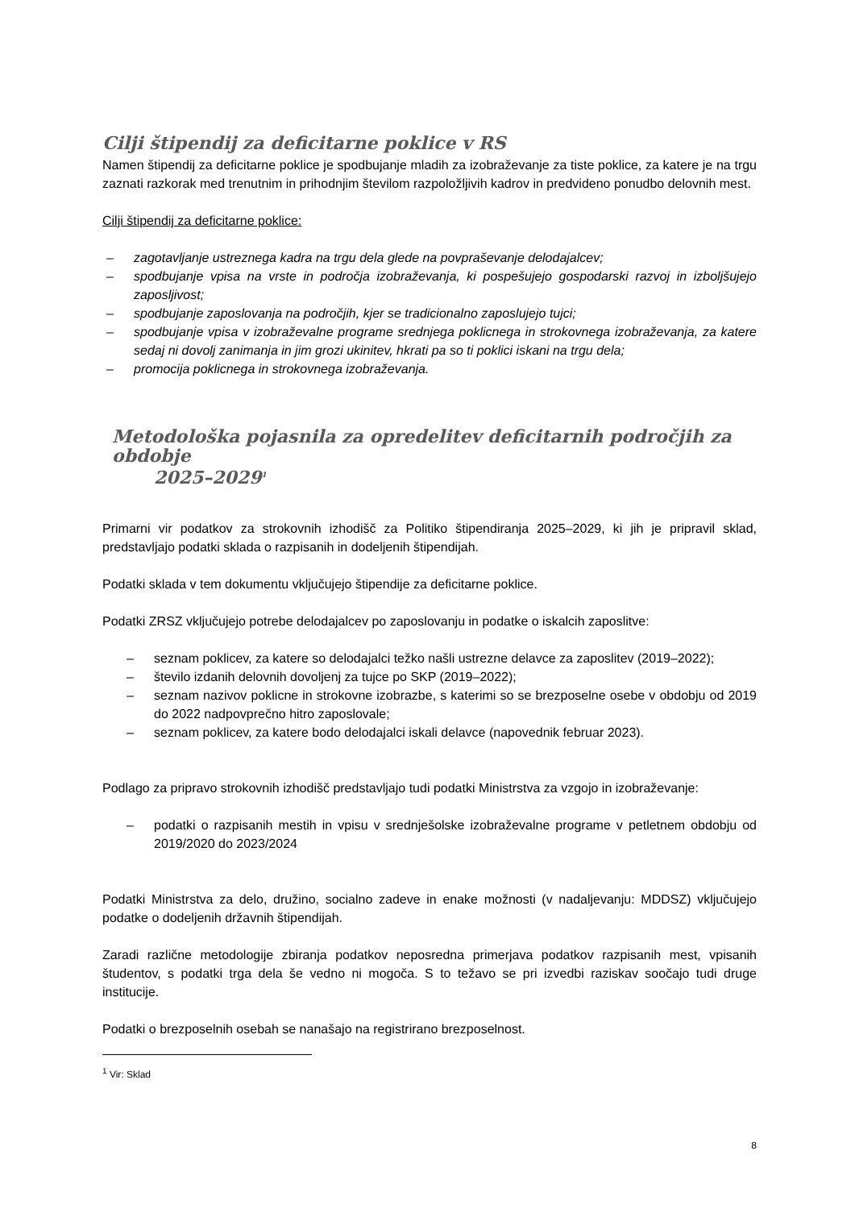Cilji štipendij za deficitarne poklice v RS
Namen štipendij za deficitarne poklice je spodbujanje mladih za izobraževanje za tiste poklice, za katere je na trgu zaznati razkorak med trenutnim in prihodnjim številom razpoložljivih kadrov in predvideno ponudbo delovnih mest.
Cilji štipendij za deficitarne poklice:
– zagotavljanje ustreznega kadra na trgu dela glede na povpraševanje delodajalcev;
– spodbujanje vpisa na vrste in področja izobraževanja, ki pospešujejo gospodarski razvoj in izboljšujejo zaposljivost;
– spodbujanje zaposlovanja na področjih, kjer se tradicionalno zaposlujejo tujci;
– spodbujanje vpisa v izobraževalne programe srednjega poklicnega in strokovnega izobraževanja, za katere sedaj ni dovolj zanimanja in jim grozi ukinitev, hkrati pa so ti poklici iskani na trgu dela;
– promocija poklicnega in strokovnega izobraževanja.
Metodološka pojasnila za opredelitev deficitarnih področjih za obdobje
2025–2029<sup>1</sup>
Primarni vir podatkov za strokovnih izhodišč za Politiko štipendiranja 2025–2029, ki jih je pripravil sklad, predstavljajo podatki sklada o razpisanih in dodeljenih štipendijah.
Podatki sklada v tem dokumentu vključujejo štipendije za deficitarne poklice.
Podatki ZRSZ vključujejo potrebe delodajalcev po zaposlovanju in podatke o iskalcih zaposlitve:
– seznam poklicev, za katere so delodajalci težko našli ustrezne delavce za zaposlitev (2019–2022);
– število izdanih delovnih dovoljenj za tujce po SKP (2019–2022);
– seznam nazivov poklicne in strokovne izobrazbe, s katerimi so se brezposelne osebe v obdobju od 2019 do 2022 nadpovprečno hitro zaposlovale;
– seznam poklicev, za katere bodo delodajalci iskali delavce (napovednik februar 2023).
Podlago za pripravo strokovnih izhodišč predstavljajo tudi podatki Ministrstva za vzgojo in izobraževanje:
– podatki o razpisanih mestih in vpisu v srednješolske izobraževalne programe v petletnem obdobju od 2019/2020 do 2023/2024
Podatki Ministrstva za delo, družino, socialno zadeve in enake možnosti (v nadaljevanju: MDDSZ) vključujejo podatke o dodeljenih državnih štipendijah.
Zaradi različne metodologije zbiranja podatkov neposredna primerjava podatkov razpisanih mest, vpisanih študentov, s podatki trga dela še vedno ni mogoča. S to težavo se pri izvedbi raziskav soočajo tudi druge institucije.
Podatki o brezposelnih osebah se nanašajo na registrirano brezposelnost.
<sup>1</sup> Vir: Sklad
8